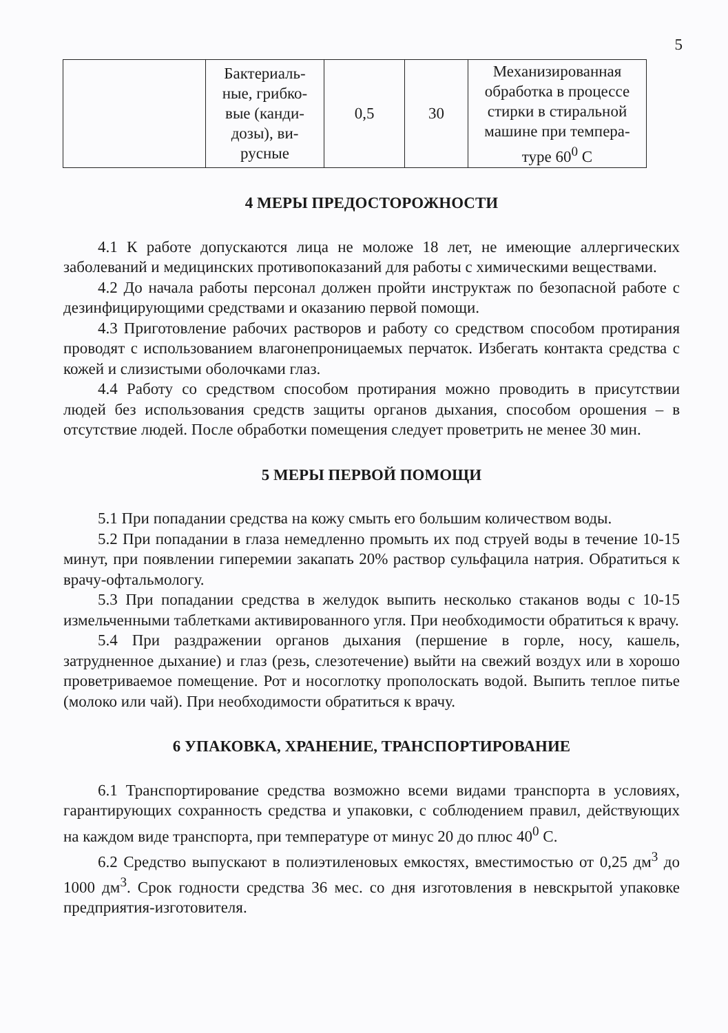5
| | Бактериаль-ные, грибко-вые (канди-дозы), ви-русные | 0,5 | 30 | Механизированная обработка в процессе стирки в стиральной машине при темпера-туре 60<sup>0</sup> С |
4 МЕРЫ ПРЕДОСТОРОЖНОСТИ
4.1 К работе допускаются лица не моложе 18 лет, не имеющие аллергических заболеваний и медицинских противопоказаний для работы с химическими веществами.
4.2 До начала работы персонал должен пройти инструктаж по безопасной работе с дезинфицирующими средствами и оказанию первой помощи.
4.3 Приготовление рабочих растворов и работу со средством способом протирания проводят с использованием влагонепроницаемых перчаток. Избегать контакта средства с кожей и слизистыми оболочками глаз.
4.4 Работу со средством способом протирания можно проводить в присутствии людей без использования средств защиты органов дыхания, способом орошения – в отсутствие людей. После обработки помещения следует проветрить не менее 30 мин.
5 МЕРЫ ПЕРВОЙ ПОМОЩИ
5.1 При попадании средства на кожу смыть его большим количеством воды.
5.2 При попадании в глаза немедленно промыть их под струей воды в течение 10-15 минут, при появлении гиперемии закапать 20% раствор сульфацила натрия. Обратиться к врачу-офтальмологу.
5.3 При попадании средства в желудок выпить несколько стаканов воды с 10-15 измельченными таблетками активированного угля. При необходимости обратиться к врачу.
5.4 При раздражении органов дыхания (першение в горле, носу, кашель, затрудненное дыхание) и глаз (резь, слезотечение) выйти на свежий воздух или в хорошо проветриваемое помещение. Рот и носоглотку прополоскать водой. Выпить теплое питье (молоко или чай). При необходимости обратиться к врачу.
6 УПАКОВКА, ХРАНЕНИЕ, ТРАНСПОРТИРОВАНИЕ
6.1 Транспортирование средства возможно всеми видами транспорта в условиях, гарантирующих сохранность средства и упаковки, с соблюдением правил, действующих на каждом виде транспорта, при температуре от минус 20 до плюс 40<sup>0</sup> С.
6.2 Средство выпускают в полиэтиленовых емкостях, вместимостью от 0,25 дм<sup>3</sup> до 1000 дм<sup>3</sup>. Срок годности средства 36 мес. со дня изготовления в невскрытой упаковке предприятия-изготовителя.